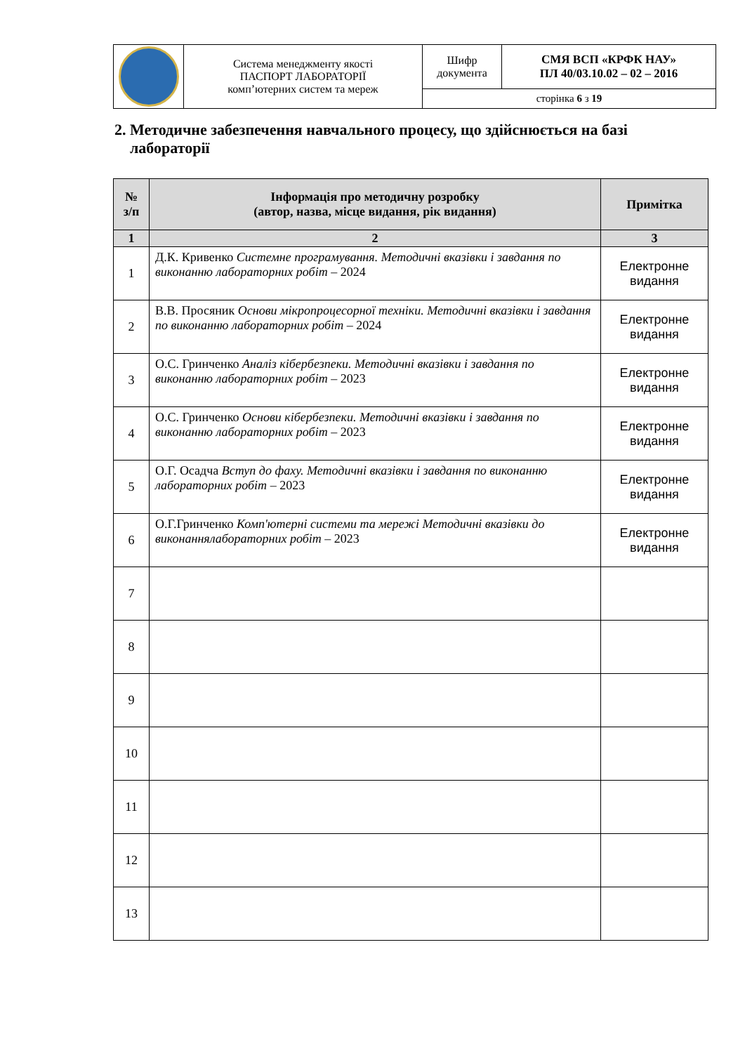| | Система менеджменту якості ПАСПОРТ ЛАБОРАТОРІЇ комп’ютерних систем та мереж | Шифр документа | СМЯ ВСП «КРФК НАУ» ПЛ 40/03.10.02 – 02 – 2016 |
| | | сторінка 6 з 19 | |
2. Методичне забезпечення навчального процесу, що здійснюється на базі
лабораторії
| № з/п | Інформація про методичну розробку (автор, назва, місце видання, рік видання) | Примітка |
| --- | --- | --- |
| 1 | 2 | 3 |
| 1 | Д.К. Кривенко Системне програмування. Методичні вказівки і завдання по виконанню лабораторних робіт – 2024 | Електронне видання |
| 2 | В.В. Просяник Основи мікропроцесорної техніки. Методичні вказівки і завдання по виконанню лабораторних робіт – 2024 | Електронне видання |
| 3 | О.С. Гринченко Аналіз кібербезпеки. Методичні вказівки і завдання по виконанню лабораторних робіт – 2023 | Електронне видання |
| 4 | О.С. Гринченко Основи кібербезпеки. Методичні вказівки і завдання по виконанню лабораторних робіт – 2023 | Електронне видання |
| 5 | О.Г. Осадча Вступ до фаху. Методичні вказівки і завдання по виконанню лабораторних робіт – 2023 | Електронне видання |
| 6 | О.Г.Гринченко Комп'ютерні системи та мережі Методичні вказівки до виконаннялабораторних робіт – 2023 | Електронне видання |
| 7 | | |
| 8 | | |
| 9 | | |
| 10 | | |
| 11 | | |
| 12 | | |
| 13 | | |